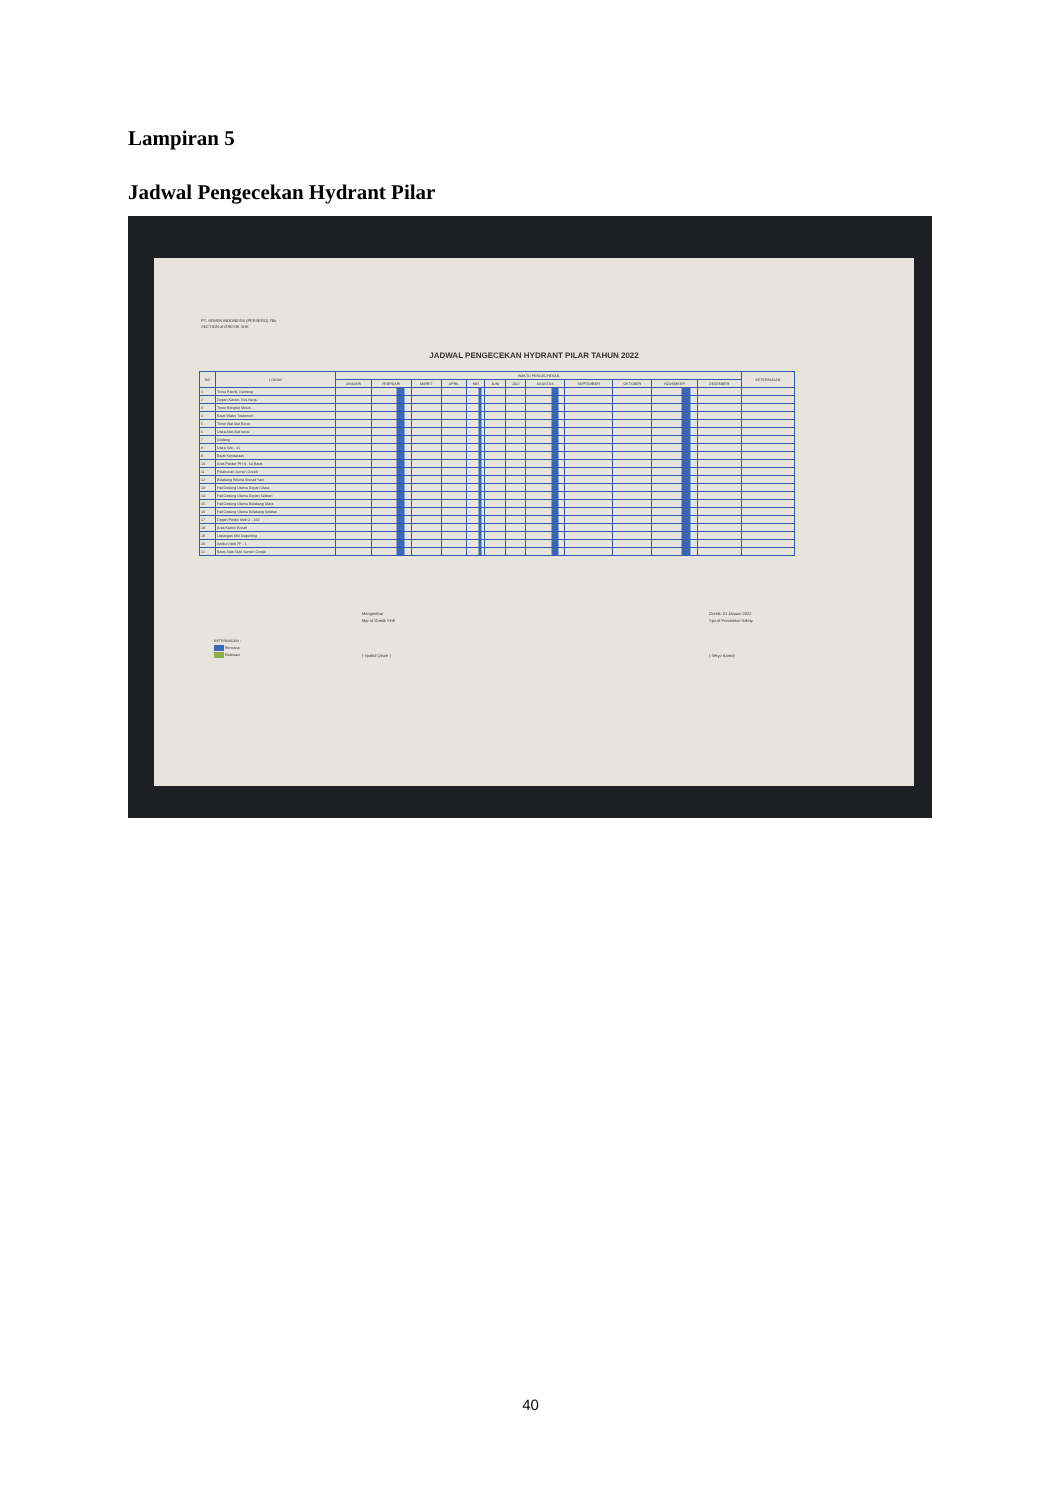Lampiran 5
Jadwal Pengecekan Hydrant Pilar
PT. SEMEN INDONESIA (PERSERO) Tbk.
SECTION of GRESIK SHE
JADWAL PENGECEKAN HYDRANT PILAR TAHUN 2022
| NO | LOKASI | WAKTU PENGECHEKAN | | | | | | | | | | | | KETERANGAN |
| --- | --- | --- | --- | --- | --- | --- | --- | --- | --- | --- | --- | --- | --- | --- |
| | | JANUARI | FEBRUARI | MARET | APRIL | MEI | JUNI | JULI | AGUSTUS | SEPTEMBER | OKTOBER | NOVEMBER | DESEMBER | |
| 1 | Timur Pabrik, Kantong | | | | | | | | | | | | | |
| 2 | Depan Kantor. Kes Kerja | | | | | | | | | | | | | |
| 3 | Timur Bengkel Mesin | | | | | | | | | | | | | |
| 4 | Barat Water Treatment | | | | | | | | | | | | | |
| 5 | Timur Alat Alat Berat | | | | | | | | | | | | | |
| 6 | Utara Alat-Alat berat | | | | | | | | | | | | | |
| 7 | Gudang | | | | | | | | | | | | | |
| 8 | Utara Silo - 41 | | | | | | | | | | | | | |
| 9 | Barat Kendaraan | | | | | | | | | | | | | |
| 10 | Area Packer PH II - 64 Barat | | | | | | | | | | | | | |
| 11 | Pelabuhan Semen Gresik | | | | | | | | | | | | | |
| 12 | Belakang Wisma Ahmad Yani | | | | | | | | | | | | | |
| 13 | Hal Gedung Utama Depan Utara | | | | | | | | | | | | | |
| 14 | Hal Gedung Utama Depan Selatan | | | | | | | | | | | | | |
| 15 | Hal Gedung Utama Belakang Utara | | | | | | | | | | | | | |
| 16 | Hal Gedung Utama Belakang Selatan | | | | | | | | | | | | | |
| 17 | Depan Perdin blok G - 160 | | | | | | | | | | | | | |
| 18 | Area Kebon Bocah | | | | | | | | | | | | | |
| 19 | Lapangan Mni Segunting | | | | | | | | | | | | | |
| 20 | Awikun blok FF - 1 | | | | | | | | | | | | | |
| 21 | Barat Aula SMA Semen Gresik | | | | | | | | | | | | | |
KETERANGAN :
Rencana
Realisasi
Mengetahui
Mgr of Gresik SHE
( Syaiful Qirom )
Gresik, 01 Januari 2022
Spv of Preventive Safety
( Setyo Karno)
40